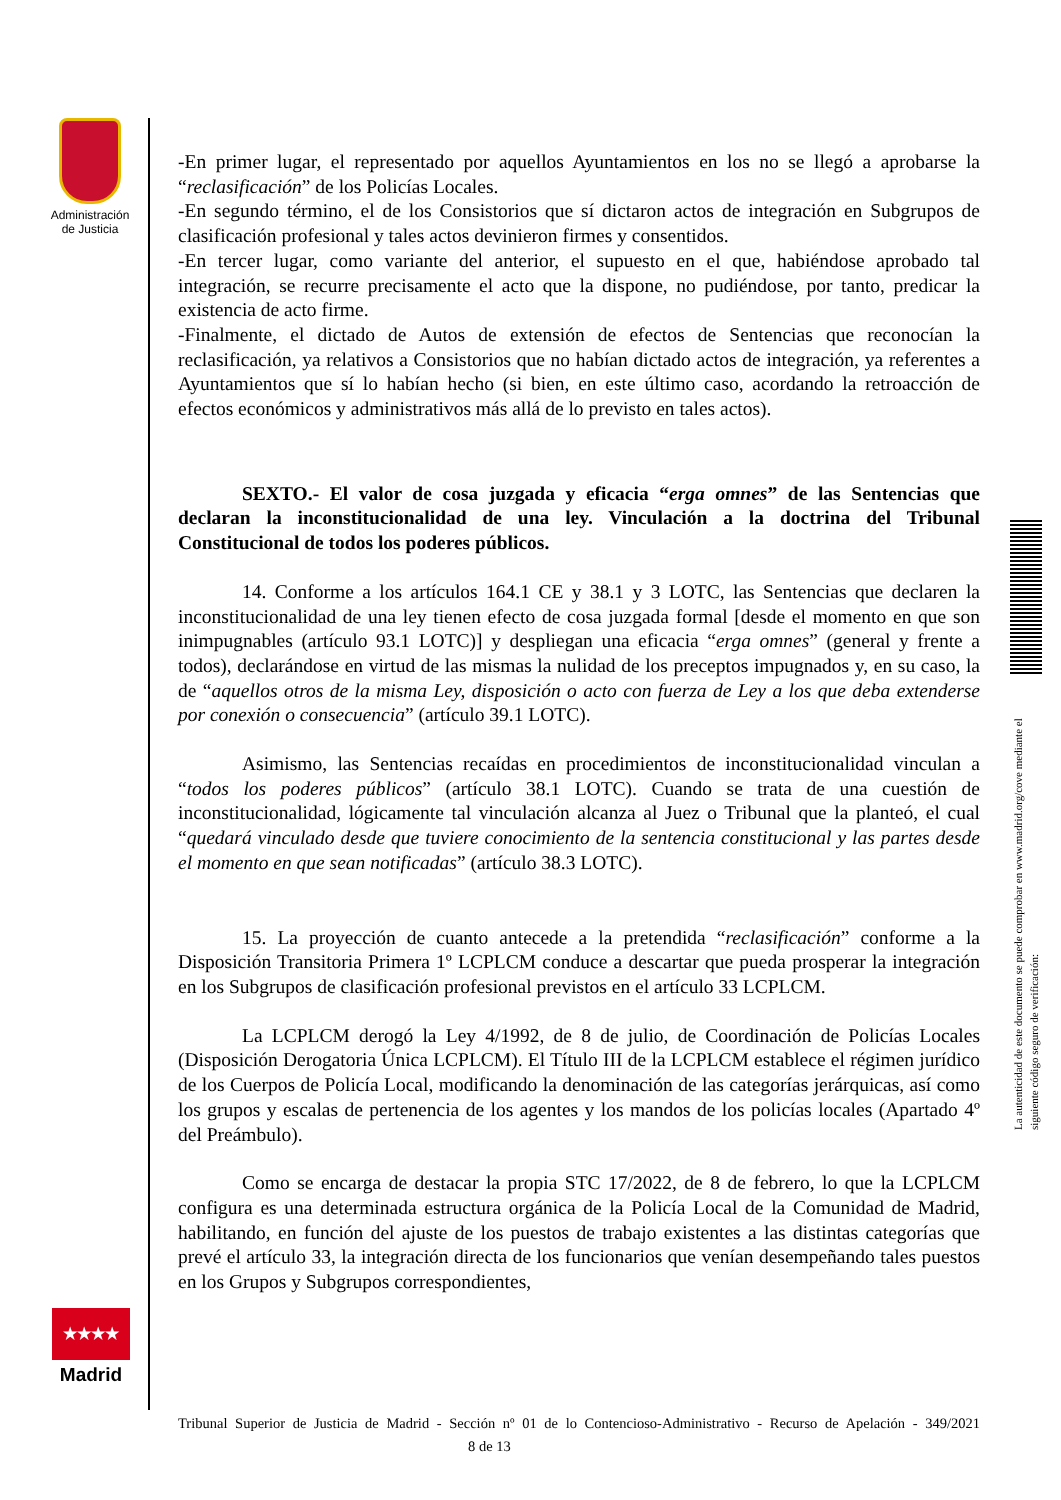Administración de Justicia
-En primer lugar, el representado por aquellos Ayuntamientos en los no se llegó a aprobarse la “reclasificación” de los Policías Locales.
-En segundo término, el de los Consistorios que sí dictaron actos de integración en Subgrupos de clasificación profesional y tales actos devinieron firmes y consentidos.
-En tercer lugar, como variante del anterior, el supuesto en el que, habiéndose aprobado tal integración, se recurre precisamente el acto que la dispone, no pudiéndose, por tanto, predicar la existencia de acto firme.
-Finalmente, el dictado de Autos de extensión de efectos de Sentencias que reconocían la reclasificación, ya relativos a Consistorios que no habían dictado actos de integración, ya referentes a Ayuntamientos que sí lo habían hecho (si bien, en este último caso, acordando la retroacción de efectos económicos y administrativos más allá de lo previsto en tales actos).
SEXTO.- El valor de cosa juzgada y eficacia “erga omnes” de las Sentencias que declaran la inconstitucionalidad de una ley. Vinculación a la doctrina del Tribunal Constitucional de todos los poderes públicos.
14. Conforme a los artículos 164.1 CE y 38.1 y 3 LOTC, las Sentencias que declaren la inconstitucionalidad de una ley tienen efecto de cosa juzgada formal [desde el momento en que son inimpugnables (artículo 93.1 LOTC)] y despliegan una eficacia “erga omnes” (general y frente a todos), declarándose en virtud de las mismas la nulidad de los preceptos impugnados y, en su caso, la de “aquellos otros de la misma Ley, disposición o acto con fuerza de Ley a los que deba extenderse por conexión o consecuencia” (artículo 39.1 LOTC).
Asimismo, las Sentencias recaídas en procedimientos de inconstitucionalidad vinculan a “todos los poderes públicos” (artículo 38.1 LOTC). Cuando se trata de una cuestión de inconstitucionalidad, lógicamente tal vinculación alcanza al Juez o Tribunal que la planteó, el cual “quedará vinculado desde que tuviere conocimiento de la sentencia constitucional y las partes desde el momento en que sean notificadas” (artículo 38.3 LOTC).
15. La proyección de cuanto antecede a la pretendida “reclasificación” conforme a la Disposición Transitoria Primera 1º LCPLCM conduce a descartar que pueda prosperar la integración en los Subgrupos de clasificación profesional previstos en el artículo 33 LCPLCM.
La LCPLCM derogó la Ley 4/1992, de 8 de julio, de Coordinación de Policías Locales (Disposición Derogatoria Única LCPLCM). El Título III de la LCPLCM establece el régimen jurídico de los Cuerpos de Policía Local, modificando la denominación de las categorías jerárquicas, así como los grupos y escalas de pertenencia de los agentes y los mandos de los policías locales (Apartado 4º del Preámbulo).
Como se encarga de destacar la propia STC 17/2022, de 8 de febrero, lo que la LCPLCM configura es una determinada estructura orgánica de la Policía Local de la Comunidad de Madrid, habilitando, en función del ajuste de los puestos de trabajo existentes a las distintas categorías que prevé el artículo 33, la integración directa de los funcionarios que venían desempeñando tales puestos en los Grupos y Subgrupos correspondientes,
★★★★
Madrid
La autenticidad de este documento se puede comprobar en www.madrid.org/cove mediante el siguiente código seguro de verificación:
Tribunal Superior de Justicia de Madrid - Sección nº 01 de lo Contencioso-Administrativo - Recurso de Apelación - 349/2021 8 de 13